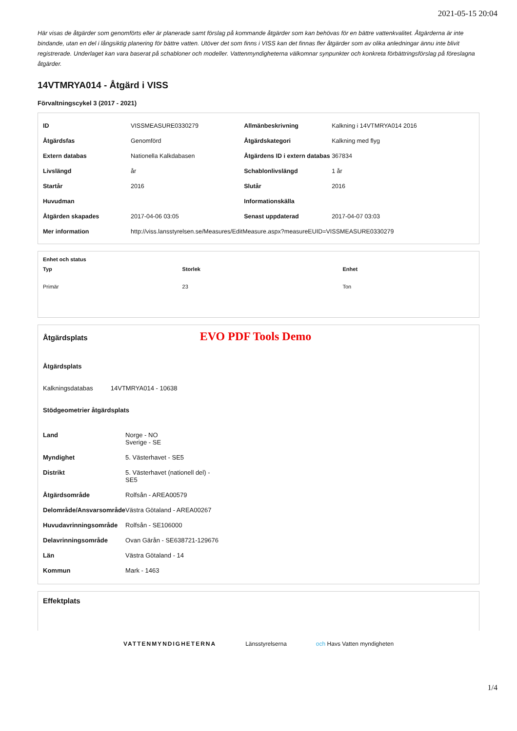2021-05-15 20:04
Här visas de åtgärder som genomförts eller är planerade samt förslag på kommande åtgärder som kan behövas för en bättre vattenkvalitet. Åtgärderna är inte bindande, utan en del i långsiktig planering för bättre vatten. Utöver det som finns i VISS kan det finnas fler åtgärder som av olika anledningar ännu inte blivit registrerade. Underlaget kan vara baserat på schabloner och modeller. Vattenmyndigheterna välkomnar synpunkter och konkreta förbättringsförslag på föreslagna åtgärder.
14VTMRYA014 - Åtgärd i VISS
Förvaltningscykel 3 (2017 - 2021)
| ID | VISSMEASURE0330279 | Allmänbeskrivning | Kalkning i 14VTMRYA014 2016 |
| Åtgärdsfas | Genomförd | Åtgärdskategori | Kalkning med flyg |
| Extern databas | Nationella Kalkdabasen | Åtgärdens ID i extern databas | 367834 |
| Livslängd | år | Schablonlivslängd | 1 år |
| Startår | 2016 | Slutår | 2016 |
| Huvudman | | Informationskälla | |
| Åtgärden skapades | 2017-04-06 03:05 | Senast uppdaterad | 2017-04-07 03:03 |
| Mer information | http://viss.lansstyrelsen.se/Measures/EditMeasure.aspx?measureEUID=VISSMEASURE0330279 | | |
Enhet och status
| Typ | Storlek | Enhet |
| --- | --- | --- |
| Primär | 23 | Ton |
Åtgärdsplats EVO PDF Tools Demo
Åtgärdsplats
Kalkningsdatabas 14VTMRYA014 - 10638
Stödgeometrier åtgärdsplats
| Land | Norge - NO Sverige - SE |
| Myndighet | 5. Västerhavet - SE5 |
| Distrikt | 5. Västerhavet (nationell del) - SE5 |
| Åtgärdsområde | Rolfsån - AREA00579 |
| Delområde/Ansvarsområde | Västra Götaland - AREA00267 |
| Huvudavrinningsområde | Rolfsån - SE106000 |
| Delavrinningsområde | Ovan Gärån - SE638721-129676 |
| Län | Västra Götaland - 14 |
| Kommun | Mark - 1463 |
Effektplats
VATTENMYNDIGHETERNA Länsstyrelserna och Havs Vatten myndigheten
1/4